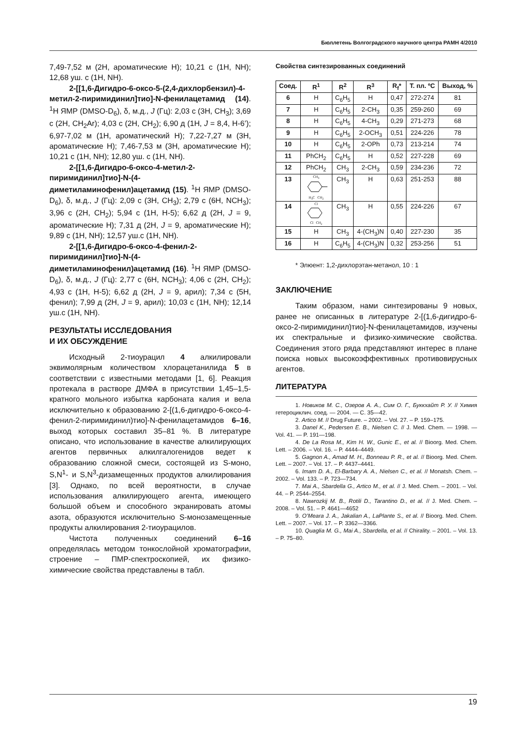Бюллетень Волгоградского научного центра РАМН 4/2010
7,49-7,52 м (2Н, ароматические Н); 10,21 с (1Н, NH); 12,68 уш. с (1Н, NH).
2-[[1,6-Дигидро-6-оксо-5-(2,4-дихлорбензил)-4-метил-2-пиримидинил]тио]-N-фенилацетамид (14). <sup>1</sup>Н ЯМР (DMSO-D<sub>6</sub>), δ, м.д., J (Гц): 2,03 с (3Н, СН<sub>3</sub>); 3,69 с (2Н, СН<sub>2</sub>Ar); 4,03 с (2Н, СН<sub>2</sub>); 6,90 д (1Н, J = 8,4, Н-6’); 6,97-7,02 м (1Н, ароматический Н); 7,22-7,27 м (3Н, ароматические Н); 7,46-7,53 м (3Н, ароматические Н); 10,21 с (1Н, NH); 12,80 уш. с (1Н, NH).
2-[[1,6-Дигидро-6-оксо-4-метил-2-пиримидинил]тио]-N-(4-диметиламинофенил)ацетамид (15). <sup>1</sup>Н ЯМР (DMSO-D<sub>6</sub>), δ, м.д., J (Гц): 2,09 с (3Н, СН<sub>3</sub>); 2,79 с (6Н, NCH<sub>3</sub>); 3,96 с (2Н, СН<sub>2</sub>); 5,94 с (1Н, Н-5); 6,62 д (2Н, J = 9, ароматические Н); 7,31 д (2Н, J = 9, ароматические Н); 9,89 с (1Н, NH); 12,57 уш.с (1Н, NH).
2-[[1,6-Дигидро-6-оксо-4-фенил-2-пиримидинил]тио]-N-(4-диметиламинофенил)ацетамид (16). <sup>1</sup>Н ЯМР (DMSO-D<sub>6</sub>), δ, м.д., J (Гц): 2,77 с (6Н, NCH<sub>3</sub>); 4,06 с (2Н, СН<sub>2</sub>); 4,93 с (1Н, Н-5); 6,62 д (2Н, J = 9, арил); 7,34 с (5Н, фенил); 7,99 д (2Н, J = 9, арил); 10,03 с (1Н, NH); 12,14 уш.с (1Н, NH).
РЕЗУЛЬТАТЫ ИССЛЕДОВАНИЯ
И ИХ ОБСУЖДЕНИЕ
Исходный 2-тиоурацил 4 алкилировали эквимолярным количеством хлорацетанилида 5 в соответствии с известными методами [1, 6]. Реакция протекала в растворе ДМФА в присутствии 1,45–1,5-кратного мольного избытка карбоната калия и вела исключительно к образованию 2-[(1,6-дигидро-6-оксо-4-фенил-2-пиримидинил)тио]-N-фенилацетамидов 6–16, выход которых составил 35–81 %. В литературе описано, что использование в качестве алкилирующих агентов первичных алкилгалогенидов ведет к образованию сложной смеси, состоящей из S-моно, S,N<sup>1</sup>- и S,N<sup>3</sup>-дизамещенных продуктов алкилирования [3]. Однако, по всей вероятности, в случае использования алкилирующего агента, имеющего большой объем и способного экранировать атомы азота, образуются исключительно S-монозамещенные продукты алкилирования 2-тиоурацилов.
Чистота полученных соединений 6–16 определялась методом тонкослойной хроматографии, строение – ПМР-спектроскопией, их физико-химические свойства представлены в табл.
Свойства синтезированных соединений
| Соед. | R<sup>1</sup> | R<sup>2</sup> | R<sup>3</sup> | R<sub>f</sub>* | Т. пл. ºС | Выход, % |
| --- | --- | --- | --- | --- | --- | --- |
| 6 | H | C<sub>6</sub>H<sub>5</sub> | H | 0,47 | 272-274 | 81 |
| 7 | H | C<sub>6</sub>H<sub>5</sub> | 2-CH<sub>3</sub> | 0,35 | 259-260 | 69 |
| 8 | H | C<sub>6</sub>H<sub>5</sub> | 4-CH<sub>3</sub> | 0,29 | 271-273 | 68 |
| 9 | H | C<sub>6</sub>H<sub>5</sub> | 2-OCH<sub>3</sub> | 0,51 | 224-226 | 78 |
| 10 | H | C<sub>6</sub>H<sub>5</sub> | 2-OPh | 0,73 | 213-214 | 74 |
| 11 | PhCH<sub>2</sub> | C<sub>6</sub>H<sub>5</sub> | H | 0,52 | 227-228 | 69 |
| 12 | PhCH<sub>2</sub> | CH<sub>3</sub> | 2-CH<sub>3</sub> | 0,59 | 234-236 | 72 |
| 13 | CH<sub>3</sub> H<sub>3</sub>C CH<sub>2</sub> | CH<sub>3</sub> | H | 0,63 | 251-253 | 88 |
| 14 | Cl Cl CH<sub>2</sub> | CH<sub>3</sub> | H | 0,55 | 224-226 | 67 |
| 15 | H | CH<sub>3</sub> | 4-(CH<sub>3</sub>)N | 0,40 | 227-230 | 35 |
| 16 | H | C<sub>6</sub>H<sub>5</sub> | 4-(CH<sub>3</sub>)N | 0,32 | 253-256 | 51 |
* Элюент: 1,2-дихлорэтан-метанол, 10 : 1
ЗАКЛЮЧЕНИЕ
Таким образом, нами синтезированы 9 новых, ранее не описанных в литературе 2-[(1,6-дигидро-6-оксо-2-пиримидинил)тио]-N-фенилацетамидов, изучены их спектральные и физико-химические свойства. Соединения этого ряда представляют интерес в плане поиска новых высокоэффективных противовирусных агентов.
ЛИТЕРАТУРА
1. Новиков М. С., Озеров А. А., Сим О. Г., Буккхайт Р. У. // Химия гетероциклич. соед. — 2004. — С. 35—42.
2. Artico M. // Drug Future. – 2002. – Vol. 27. – P. 159–175.
3. Danel K., Pedersen E. B., Nielsen C. // J. Med. Chem. — 1998. — Vol. 41. — P. 191—198.
4. De La Rosa M., Kim H. W., Gunic E., et al. // Bioorg. Med. Chem. Lett. – 2006. – Vol. 16. – P. 4444–4449.
5. Gagnon A., Amad M. H., Bonneau P. R., et al. // Bioorg. Med. Chem. Lett. – 2007. – Vol. 17. – P. 4437–4441.
6. Imam D. A., El-Barbary A. A., Nielsen C., et al. // Monatsh. Chem. – 2002. – Vol. 133. – P. 723—734.
7. Mai A., Sbardella G., Artico M., et al. // J. Med. Chem. – 2001. – Vol. 44. – P. 2544–2554.
8. Nawrozkij M. B., Rotili D., Tarantino D., et al. // J. Med. Chem. – 2008. – Vol. 51. – P. 4641—4652
9. O’Meara J. A., Jakalian A., LaPlante S., et al. // Bioorg. Med. Chem. Lett. – 2007. – Vol. 17. – P. 3362—3366.
10. Quaglia M. G., Mai A., Sbardella, et al. // Chirality. – 2001. – Vol. 13. – P. 75–80.
19